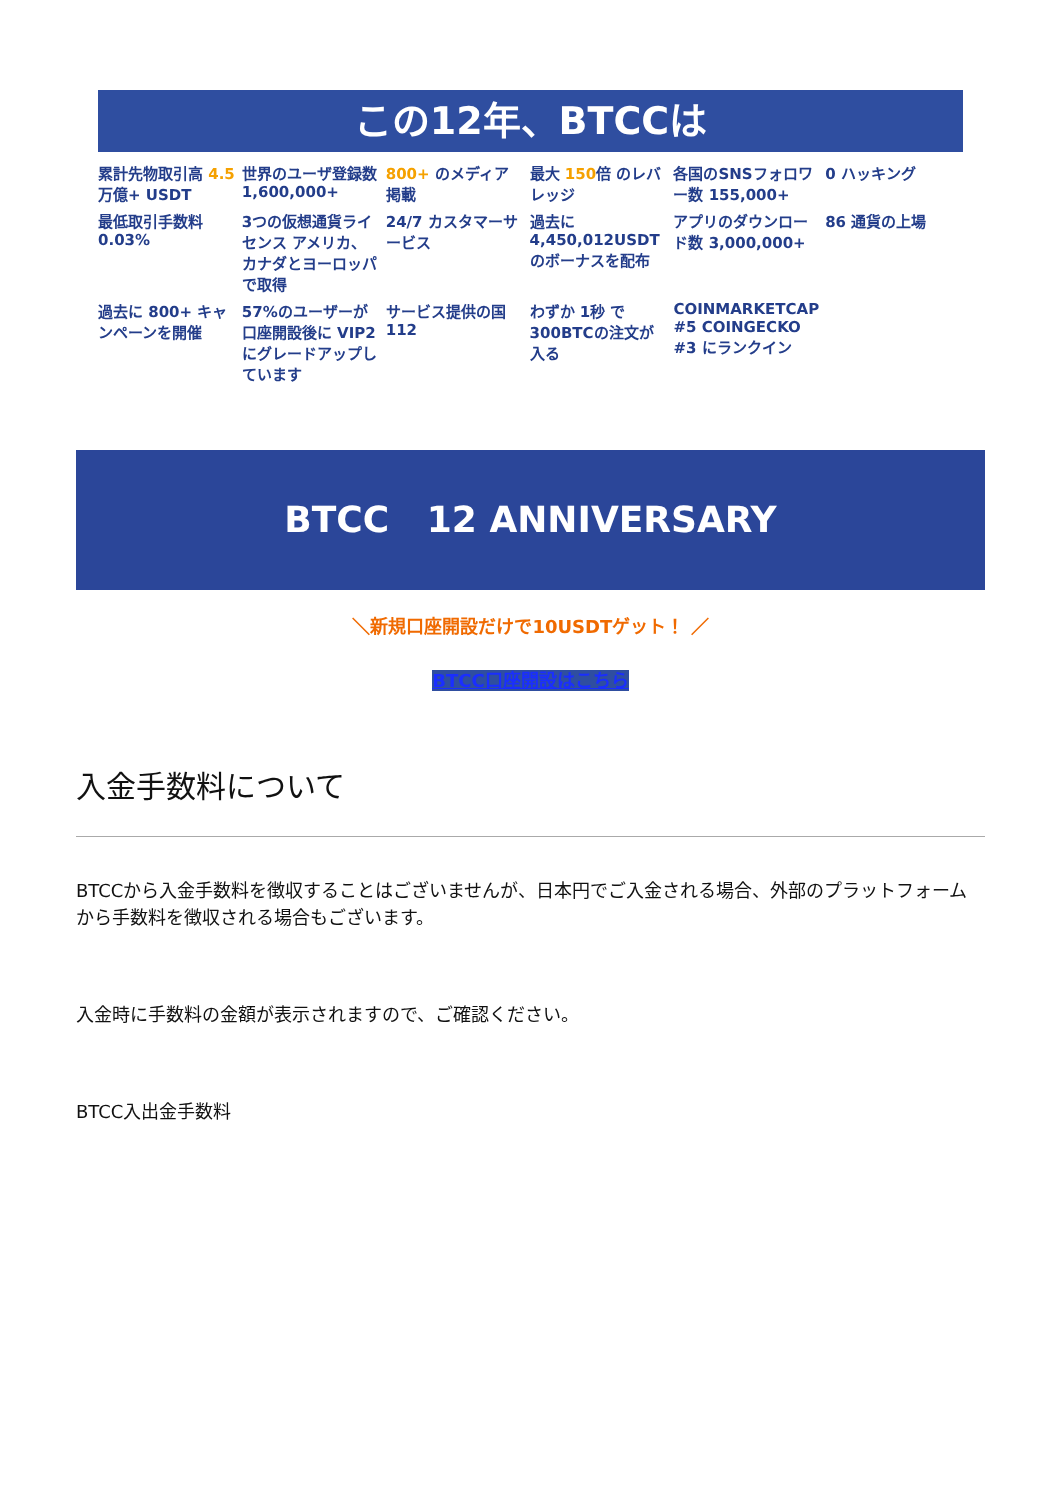この12年、BTCCは
累計先物取引高 4.5 万億+ USDT
世界のユーザ登録数 1,600,000+
800+ のメディア掲載
最大 150倍 のレバレッジ
各国のSNSフォロワー数 155,000+
0 ハッキング
最低取引手数料 0.03%
3つの仮想通貨ライセンス アメリカ、カナダとヨーロッパで取得
24/7 カスタマーサービス
過去に 4,450,012USDT のボーナスを配布
アプリのダウンロード数 3,000,000+
86 通貨の上場
過去に 800+ キャンペーンを開催
57%のユーザーが口座開設後に VIP2 にグレードアップしています
サービス提供の国 112
わずか 1秒 で300BTCの注文が入る
COINMARKETCAP #5 COINGECKO #3 にランクイン
BTCC 12 ANNIVERSARY
＼新規口座開設だけで10USDTゲット！ ／
BTCC口座開設はこちら
入金手数料について
BTCCから入金手数料を徴収することはございませんが、日本円でご入金される場合、外部のプラットフォームから手数料を徴収される場合もございます。
入金時に手数料の金額が表示されますので、ご確認ください。
BTCC入出金手数料